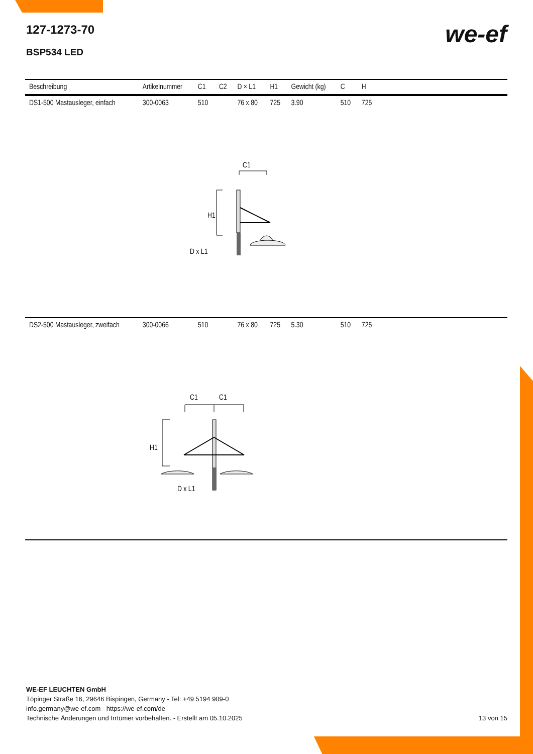127-1273-70
BSP534 LED
we-ef
| Beschreibung | Artikelnummer | C1 | C2 | D × L1 | H1 | Gewicht (kg) | C | H | |
| --- | --- | --- | --- | --- | --- | --- | --- | --- | --- |
| DS1-500 Mastausleger, einfach | 300-0063 | 510 | | 76 x 80 | 725 | 3.90 | 510 | 725 | |
| C1 H1 D x L1 | | | | | | | | | |
| DS2-500 Mastausleger, zweifach | 300-0066 | 510 | | 76 x 80 | 725 | 5.30 | 510 | 725 | |
| C1 C1 H1 D x L1 | | | | | | | | | |
WE-EF LEUCHTEN GmbH
Töpinger Straße 16, 29646 Bispingen, Germany - Tel: +49 5194 909-0
info.germany@we-ef.com - https://we-ef.com/de
Technische Änderungen und Irrtümer vorbehalten. - Erstellt am 05.10.2025
13 von 15